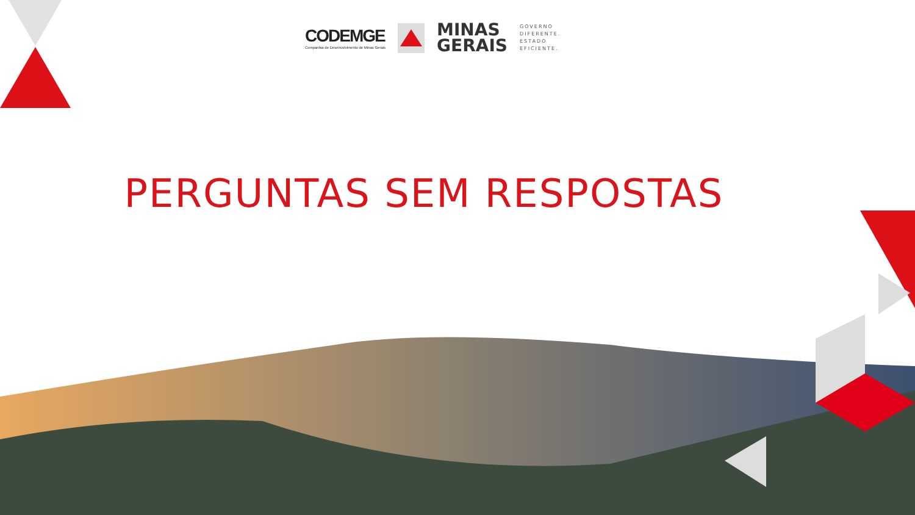CODEMGE
Companhia de Desenvolvimento de Minas Gerais
MINAS
GERAIS
GOVERNO
DIFERENTE.
ESTADO
EFICIENTE.
PERGUNTAS SEM RESPOSTAS